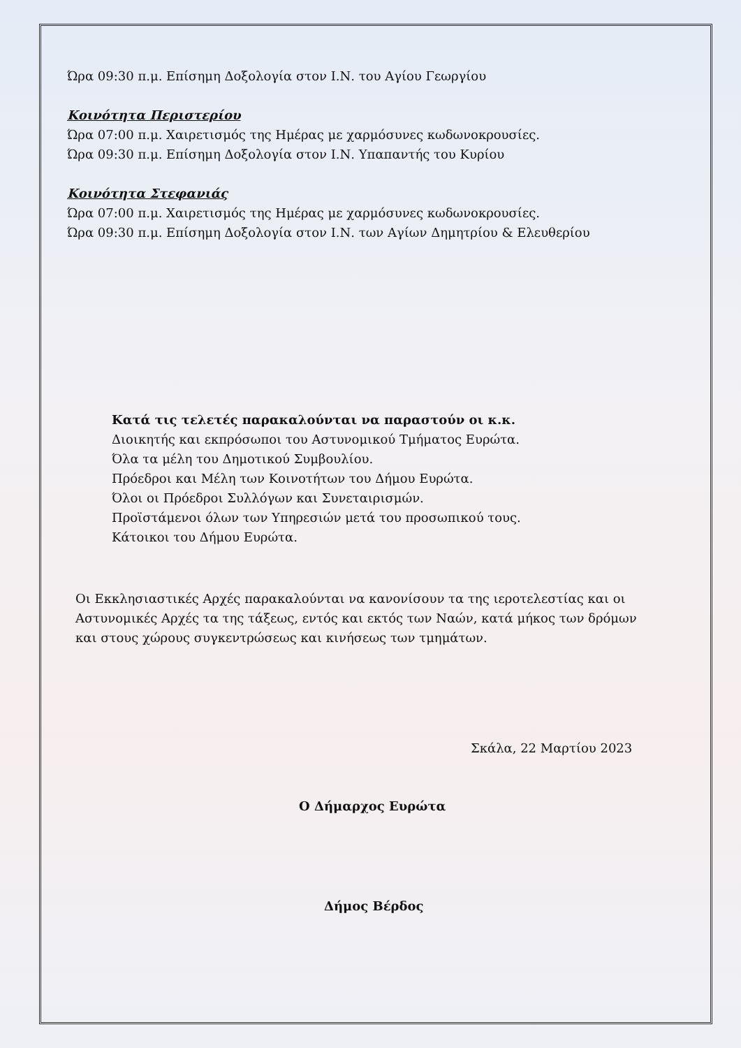Ώρα 09:30 π.μ. Επίσημη Δοξολογία στον Ι.Ν. του Αγίου Γεωργίου
Κοινότητα Περιστερίου
Ώρα 07:00 π.μ. Χαιρετισμός της Ημέρας με χαρμόσυνες κωδωνοκρουσίες.
Ώρα 09:30 π.μ. Επίσημη Δοξολογία στον Ι.Ν. Υπαπαντής του Κυρίου
Κοινότητα Στεφανιάς
Ώρα 07:00 π.μ. Χαιρετισμός της Ημέρας με χαρμόσυνες κωδωνοκρουσίες.
Ώρα 09:30 π.μ. Επίσημη Δοξολογία στον Ι.Ν. των Αγίων Δημητρίου & Ελευθερίου
Κατά τις τελετές παρακαλούνται να παραστούν οι κ.κ.
Διοικητής και εκπρόσωποι του Αστυνομικού Τμήματος Ευρώτα.
Όλα τα μέλη του Δημοτικού Συμβουλίου.
Πρόεδροι και Μέλη των Κοινοτήτων του Δήμου Ευρώτα.
Όλοι οι Πρόεδροι Συλλόγων και Συνεταιρισμών.
Προϊστάμενοι όλων των Υπηρεσιών μετά του προσωπικού τους.
Κάτοικοι του Δήμου Ευρώτα.
Οι Εκκλησιαστικές Αρχές παρακαλούνται να κανονίσουν τα της ιεροτελεστίας και οι Αστυνομικές Αρχές τα της τάξεως, εντός και εκτός των Ναών, κατά μήκος των δρόμων και στους χώρους συγκεντρώσεως και κινήσεως των τμημάτων.
Σκάλα, 22 Μαρτίου 2023
Ο Δήμαρχος Ευρώτα
Δήμος Βέρδος